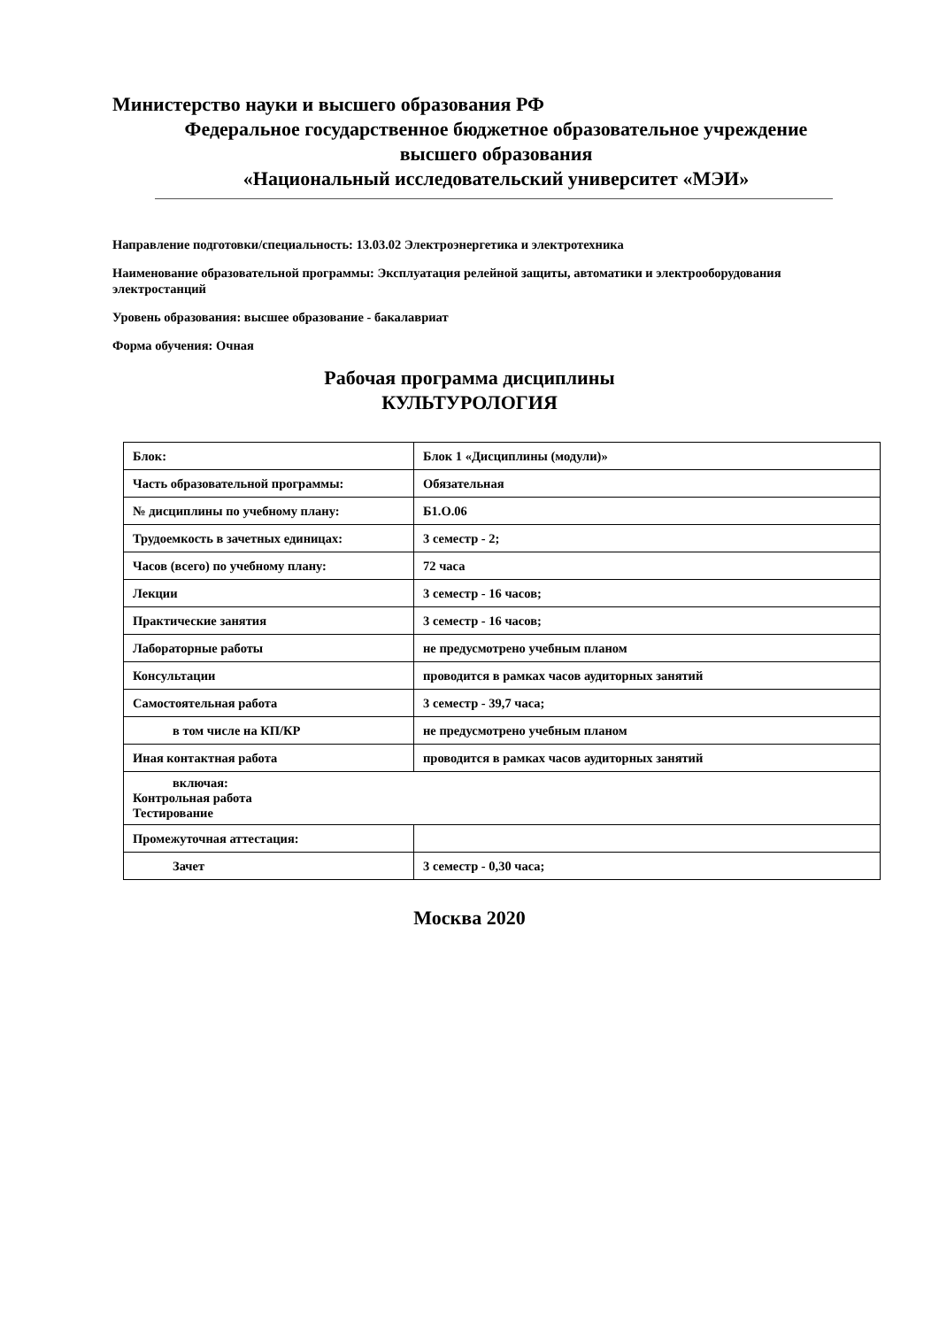Министерство науки и высшего образования РФ
Федеральное государственное бюджетное образовательное учреждение
высшего образования
«Национальный исследовательский университет «МЭИ»
Направление подготовки/специальность: 13.03.02 Электроэнергетика и электротехника
Наименование образовательной программы: Эксплуатация релейной защиты, автоматики и электрооборудования электростанций
Уровень образования: высшее образование - бакалавриат
Форма обучения: Очная
Рабочая программа дисциплины
КУЛЬТУРОЛОГИЯ
| Блок: | Блок 1 «Дисциплины (модули)» |
| Часть образовательной программы: | Обязательная |
| № дисциплины по учебному плану: | Б1.О.06 |
| Трудоемкость в зачетных единицах: | 3 семестр - 2; |
| Часов (всего) по учебному плану: | 72 часа |
| Лекции | 3 семестр - 16 часов; |
| Практические занятия | 3 семестр - 16 часов; |
| Лабораторные работы | не предусмотрено учебным планом |
| Консультации | проводится в рамках часов аудиторных занятий |
| Самостоятельная работа | 3 семестр - 39,7 часа; |
| в том числе на КП/КР | не предусмотрено учебным планом |
| Иная контактная работа | проводится в рамках часов аудиторных занятий |
| включая: Контрольная работа Тестирование | |
| Промежуточная аттестация: | |
| Зачет | 3 семестр - 0,30 часа; |
Москва 2020